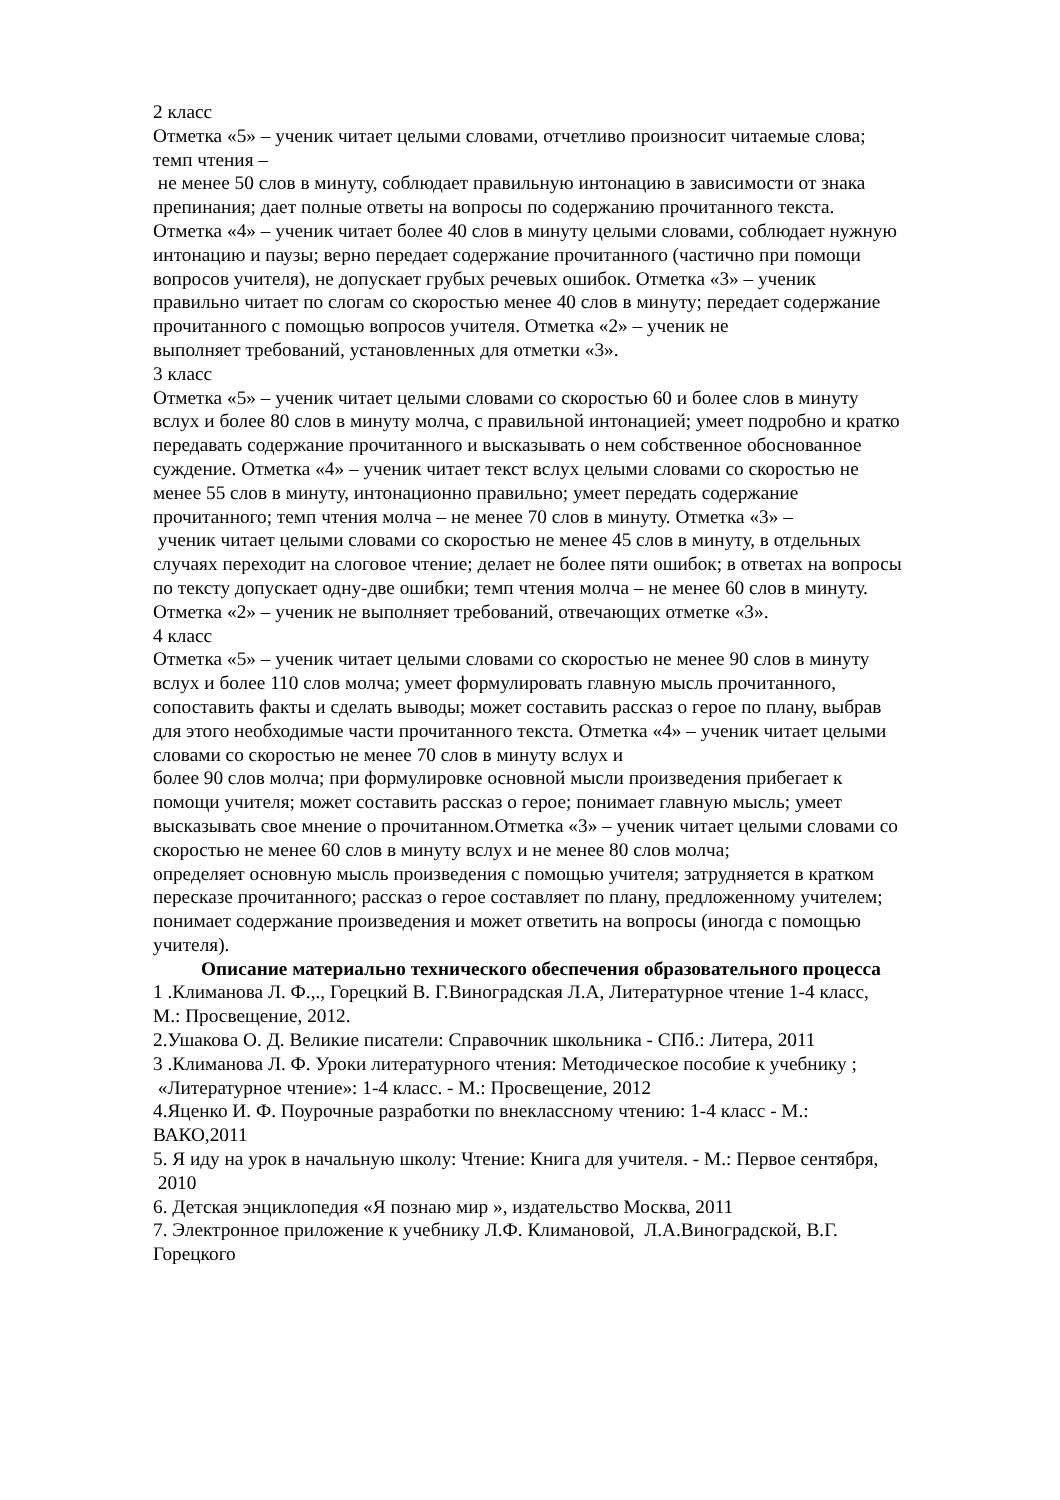2 класс
Отметка «5» – ученик читает целыми словами, отчетливо произносит читаемые слова;
темп чтения –
не менее 50 слов в минуту, соблюдает правильную интонацию в зависимости от знака
препинания; дает полные ответы на вопросы по содержанию прочитанного текста.
Отметка «4» – ученик читает более 40 слов в минуту целыми словами, соблюдает нужную
интонацию и паузы; верно передает содержание прочитанного (частично при помощи
вопросов учителя), не допускает грубых речевых ошибок. Отметка «3» – ученик
правильно читает по слогам со скоростью менее 40 слов в минуту; передает содержание
прочитанного с помощью вопросов учителя. Отметка «2» – ученик не
выполняет требований, установленных для отметки «3».
3 класс
Отметка «5» – ученик читает целыми словами со скоростью 60 и более слов в минуту
вслух и более 80 слов в минуту молча, с правильной интонацией; умеет подробно и кратко
передавать содержание прочитанного и высказывать о нем собственное обоснованное
суждение. Отметка «4» – ученик читает текст вслух целыми словами со скоростью не
менее 55 слов в минуту, интонационно правильно; умеет передать содержание
прочитанного; темп чтения молча – не менее 70 слов в минуту. Отметка «3» –
ученик читает целыми словами со скоростью не менее 45 слов в минуту, в отдельных
случаях переходит на слоговое чтение; делает не более пяти ошибок; в ответах на вопросы
по тексту допускает одну-две ошибки; темп чтения молча – не менее 60 слов в минуту.
Отметка «2» – ученик не выполняет требований, отвечающих отметке «3».
4 класс
Отметка «5» – ученик читает целыми словами со скоростью не менее 90 слов в минуту
вслух и более 110 слов молча; умеет формулировать главную мысль прочитанного,
сопоставить факты и сделать выводы; может составить рассказ о герое по плану, выбрав
для этого необходимые части прочитанного текста. Отметка «4» – ученик читает целыми
словами со скоростью не менее 70 слов в минуту вслух и
более 90 слов молча; при формулировке основной мысли произведения прибегает к
помощи учителя; может составить рассказ о герое; понимает главную мысль; умеет
высказывать свое мнение о прочитанном.Отметка «3» – ученик читает целыми словами со
скоростью не менее 60 слов в минуту вслух и не менее 80 слов молча;
определяет основную мысль произведения с помощью учителя; затрудняется в кратком
пересказе прочитанного; рассказ о герое составляет по плану, предложенному учителем;
понимает содержание произведения и может ответить на вопросы (иногда с помощью
учителя).
Описание материально технического обеспечения образовательного процесса
1 .Климанова Л. Ф.,., Горецкий В. Г.Виноградская Л.А, Литературное чтение 1-4 класс,
М.: Просвещение, 2012.
2.Ушакова О. Д. Великие писатели: Справочник школьника - СПб.: Литера, 2011
3 .Климанова Л. Ф. Уроки литературного чтения: Методическое пособие к учебнику ;
«Литературное чтение»: 1-4 класс. - М.: Просвещение, 2012
4.Яценко И. Ф. Поурочные разработки по внеклассному чтению: 1-4 класс - М.:
ВАКО,2011
5. Я иду на урок в начальную школу: Чтение: Книга для учителя. - М.: Первое сентября,
2010
6. Детская энциклопедия «Я познаю мир », издательство Москва, 2011
7. Электронное приложение к учебнику Л.Ф. Климановой, Л.А.Виноградской, В.Г.
Горецкого